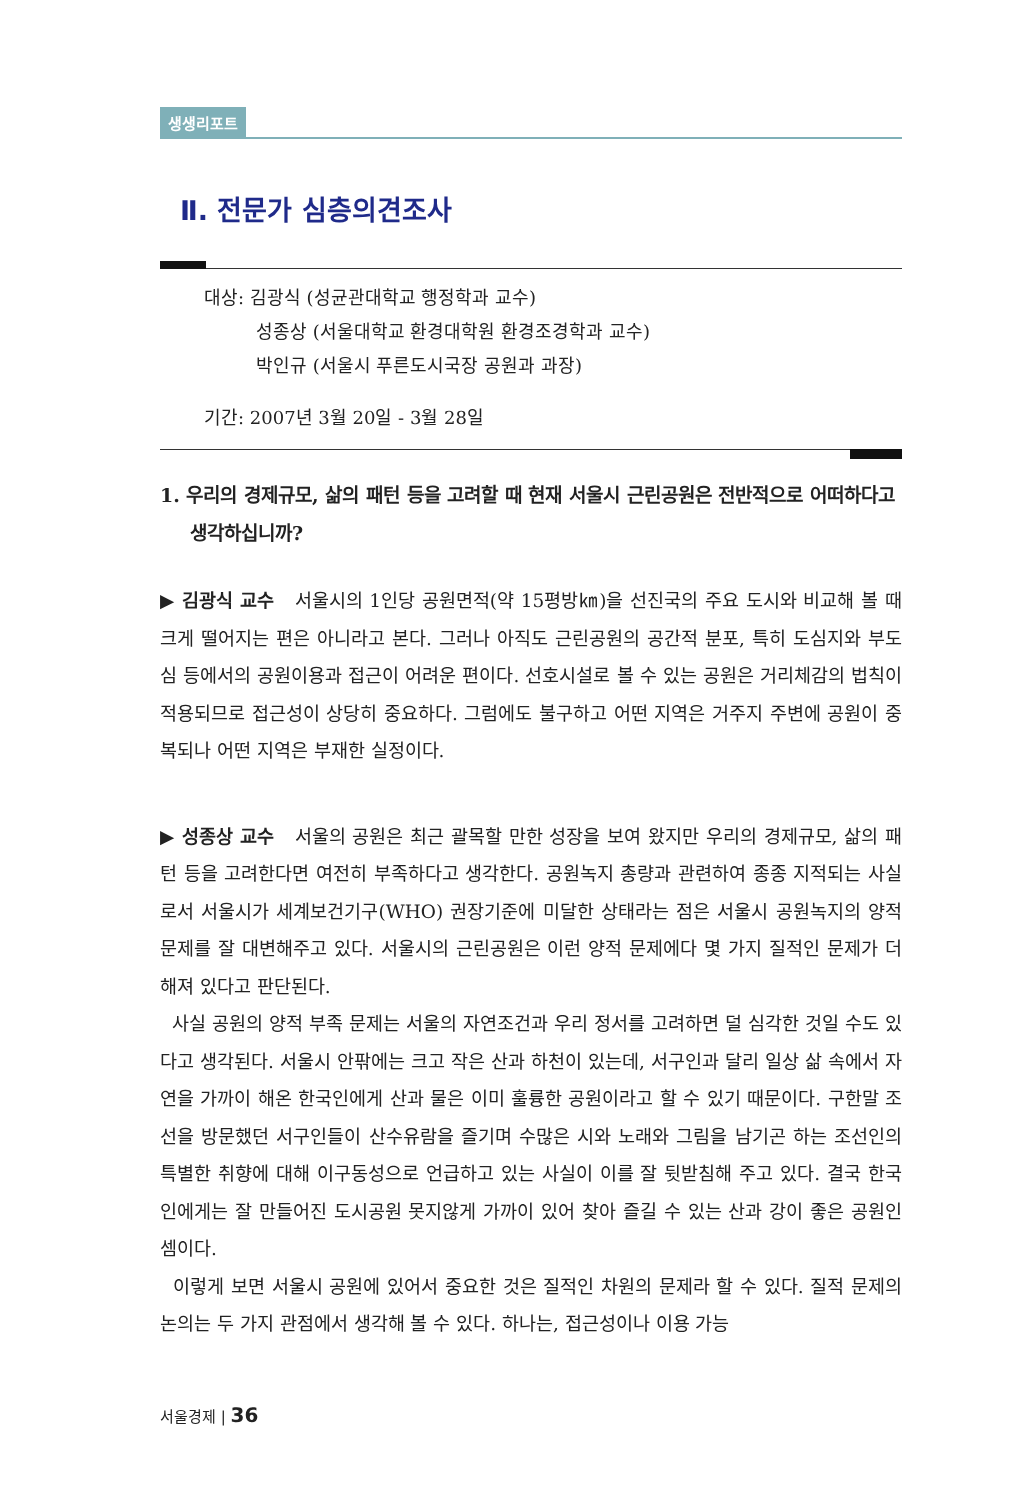생생리포트
Ⅱ. 전문가 심층의견조사
대상: 김광식 (성균관대학교 행정학과 교수)
성종상 (서울대학교 환경대학원 환경조경학과 교수)
박인규 (서울시 푸른도시국장 공원과 과장)
기간: 2007년 3월 20일 - 3월 28일
1. 우리의 경제규모, 삶의 패턴 등을 고려할 때 현재 서울시 근린공원은 전반적으로 어떠하다고 생각하십니까?
▶ 김광식 교수 서울시의 1인당 공원면적(약 15평방㎞)을 선진국의 주요 도시와 비교해 볼 때 크게 떨어지는 편은 아니라고 본다. 그러나 아직도 근린공원의 공간적 분포, 특히 도심지와 부도심 등에서의 공원이용과 접근이 어려운 편이다. 선호시설로 볼 수 있는 공원은 거리체감의 법칙이 적용되므로 접근성이 상당히 중요하다. 그럼에도 불구하고 어떤 지역은 거주지 주변에 공원이 중복되나 어떤 지역은 부재한 실정이다.
▶ 성종상 교수 서울의 공원은 최근 괄목할 만한 성장을 보여 왔지만 우리의 경제규모, 삶의 패턴 등을 고려한다면 여전히 부족하다고 생각한다. 공원녹지 총량과 관련하여 종종 지적되는 사실로서 서울시가 세계보건기구(WHO) 권장기준에 미달한 상태라는 점은 서울시 공원녹지의 양적문제를 잘 대변해주고 있다. 서울시의 근린공원은 이런 양적 문제에다 몇 가지 질적인 문제가 더해져 있다고 판단된다.
사실 공원의 양적 부족 문제는 서울의 자연조건과 우리 정서를 고려하면 덜 심각한 것일 수도 있다고 생각된다. 서울시 안팎에는 크고 작은 산과 하천이 있는데, 서구인과 달리 일상 삶 속에서 자연을 가까이 해온 한국인에게 산과 물은 이미 훌륭한 공원이라고 할 수 있기 때문이다. 구한말 조선을 방문했던 서구인들이 산수유람을 즐기며 수많은 시와 노래와 그림을 남기곤 하는 조선인의 특별한 취향에 대해 이구동성으로 언급하고 있는 사실이 이를 잘 뒷받침해 주고 있다. 결국 한국인에게는 잘 만들어진 도시공원 못지않게 가까이 있어 찾아 즐길 수 있는 산과 강이 좋은 공원인 셈이다.
이렇게 보면 서울시 공원에 있어서 중요한 것은 질적인 차원의 문제라 할 수 있다. 질적 문제의 논의는 두 가지 관점에서 생각해 볼 수 있다. 하나는, 접근성이나 이용 가능
서울경제 | 36